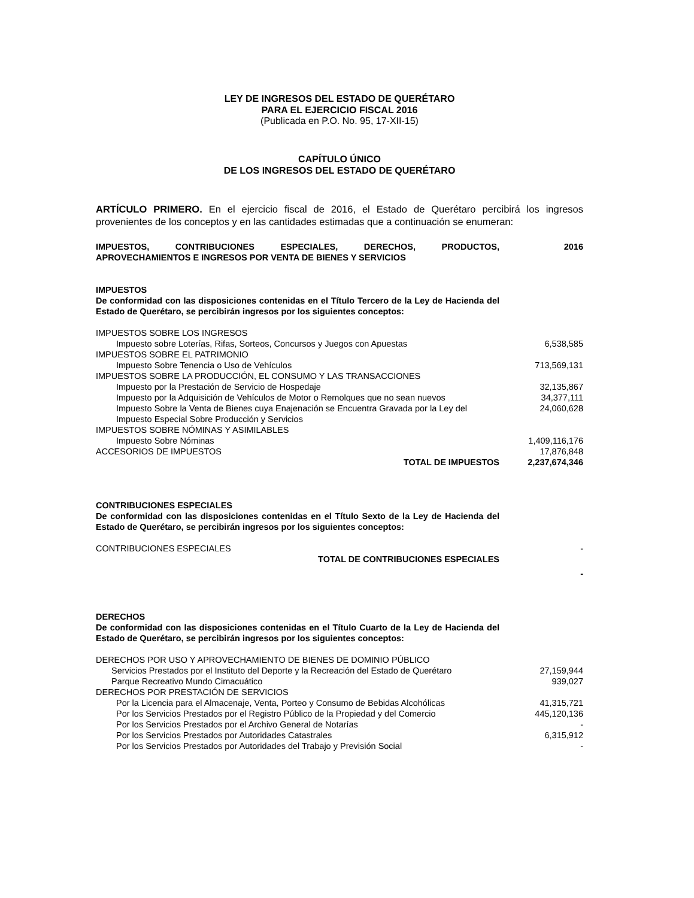LEY DE INGRESOS DEL ESTADO DE QUERÉTARO
PARA EL EJERCICIO FISCAL 2016
(Publicada en P.O. No. 95, 17-XII-15)
CAPÍTULO ÚNICO
DE LOS INGRESOS DEL ESTADO DE QUERÉTARO
ARTÍCULO PRIMERO. En el ejercicio fiscal de 2016, el Estado de Querétaro percibirá los ingresos provenientes de los conceptos y en las cantidades estimadas que a continuación se enumeran:
| IMPUESTOS, CONTRIBUCIONES ESPECIALES, DERECHOS, PRODUCTOS, APROVECHAMIENTOS E INGRESOS POR VENTA DE BIENES Y SERVICIOS | 2016 |
| IMPUESTOS | |
| De conformidad con las disposiciones contenidas en el Título Tercero de la Ley de Hacienda del Estado de Querétaro, se percibirán ingresos por los siguientes conceptos: | |
| IMPUESTOS SOBRE LOS INGRESOS | |
| Impuesto sobre Loterías, Rifas, Sorteos, Concursos y Juegos con Apuestas | 6,538,585 |
| IMPUESTOS SOBRE EL PATRIMONIO | |
| Impuesto Sobre Tenencia o Uso de Vehículos | 713,569,131 |
| IMPUESTOS SOBRE LA PRODUCCIÓN, EL CONSUMO Y LAS TRANSACCIONES | |
| Impuesto por la Prestación de Servicio de Hospedaje | 32,135,867 |
| Impuesto por la Adquisición de Vehículos de Motor o Remolques que no sean nuevos | 34,377,111 |
| Impuesto Sobre la Venta de Bienes cuya Enajenación se Encuentra Gravada por la Ley del Impuesto Especial Sobre Producción y Servicios | 24,060,628 |
| IMPUESTOS SOBRE NÓMINAS Y ASIMILABLES | |
| Impuesto Sobre Nóminas | 1,409,116,176 |
| ACCESORIOS DE IMPUESTOS | 17,876,848 |
| TOTAL DE IMPUESTOS | 2,237,674,346 |
| CONTRIBUCIONES ESPECIALES | |
| De conformidad con las disposiciones contenidas en el Título Sexto de la Ley de Hacienda del Estado de Querétaro, se percibirán ingresos por los siguientes conceptos: | |
| CONTRIBUCIONES ESPECIALES | - |
| TOTAL DE CONTRIBUCIONES ESPECIALES | |
| | - |
| DERECHOS | |
| De conformidad con las disposiciones contenidas en el Título Cuarto de la Ley de Hacienda del Estado de Querétaro, se percibirán ingresos por los siguientes conceptos: | |
| DERECHOS POR USO Y APROVECHAMIENTO DE BIENES DE DOMINIO PÚBLICO | |
| Servicios Prestados por el Instituto del Deporte y la Recreación del Estado de Querétaro | 27,159,944 |
| Parque Recreativo Mundo Cimacuático | 939,027 |
| DERECHOS POR PRESTACIÓN DE SERVICIOS | |
| Por la Licencia para el Almacenaje, Venta, Porteo y Consumo de Bebidas Alcohólicas | 41,315,721 |
| Por los Servicios Prestados por el Registro Público de la Propiedad y del Comercio | 445,120,136 |
| Por los Servicios Prestados por el Archivo General de Notarías | - |
| Por los Servicios Prestados por Autoridades Catastrales | 6,315,912 |
| Por los Servicios Prestados por Autoridades del Trabajo y Previsión Social | - |